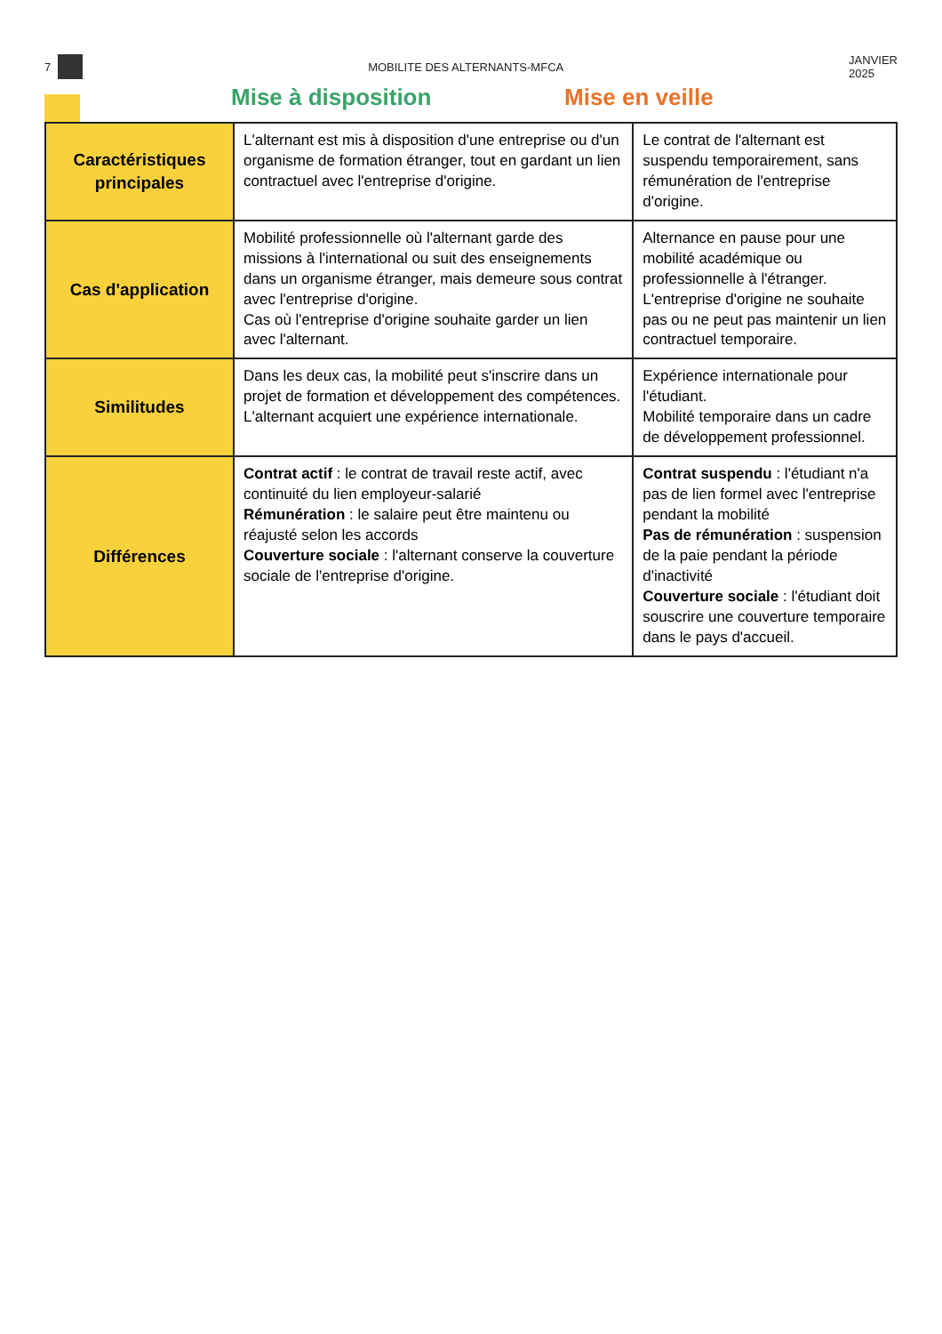7 MOBILITE DES ALTERNANTS-MFCA JANVIER
2025
Mise à disposition Mise en veille
| Caractéristiques principales | L'alternant est mis à disposition d'une entreprise ou d'un organisme de formation étranger, tout en gardant un lien contractuel avec l'entreprise d'origine. | Le contrat de l'alternant est suspendu temporairement, sans rémunération de l'entreprise d'origine. |
| Cas d'application | Mobilité professionnelle où l'alternant garde des missions à l'international ou suit des enseignements dans un organisme étranger, mais demeure sous contrat avec l'entreprise d'origine. Cas où l'entreprise d'origine souhaite garder un lien avec l'alternant. | Alternance en pause pour une mobilité académique ou professionnelle à l'étranger. L'entreprise d'origine ne souhaite pas ou ne peut pas maintenir un lien contractuel temporaire. |
| Similitudes | Dans les deux cas, la mobilité peut s'inscrire dans un projet de formation et développement des compétences. L'alternant acquiert une expérience internationale. | Expérience internationale pour l'étudiant. Mobilité temporaire dans un cadre de développement professionnel. |
| Différences | Contrat actif : le contrat de travail reste actif, avec continuité du lien employeur-salarié Rémunération : le salaire peut être maintenu ou réajusté selon les accords Couverture sociale : l'alternant conserve la couverture sociale de l'entreprise d'origine. | Contrat suspendu : l'étudiant n'a pas de lien formel avec l'entreprise pendant la mobilité Pas de rémunération : suspension de la paie pendant la période d'inactivité Couverture sociale : l'étudiant doit souscrire une couverture temporaire dans le pays d'accueil. |